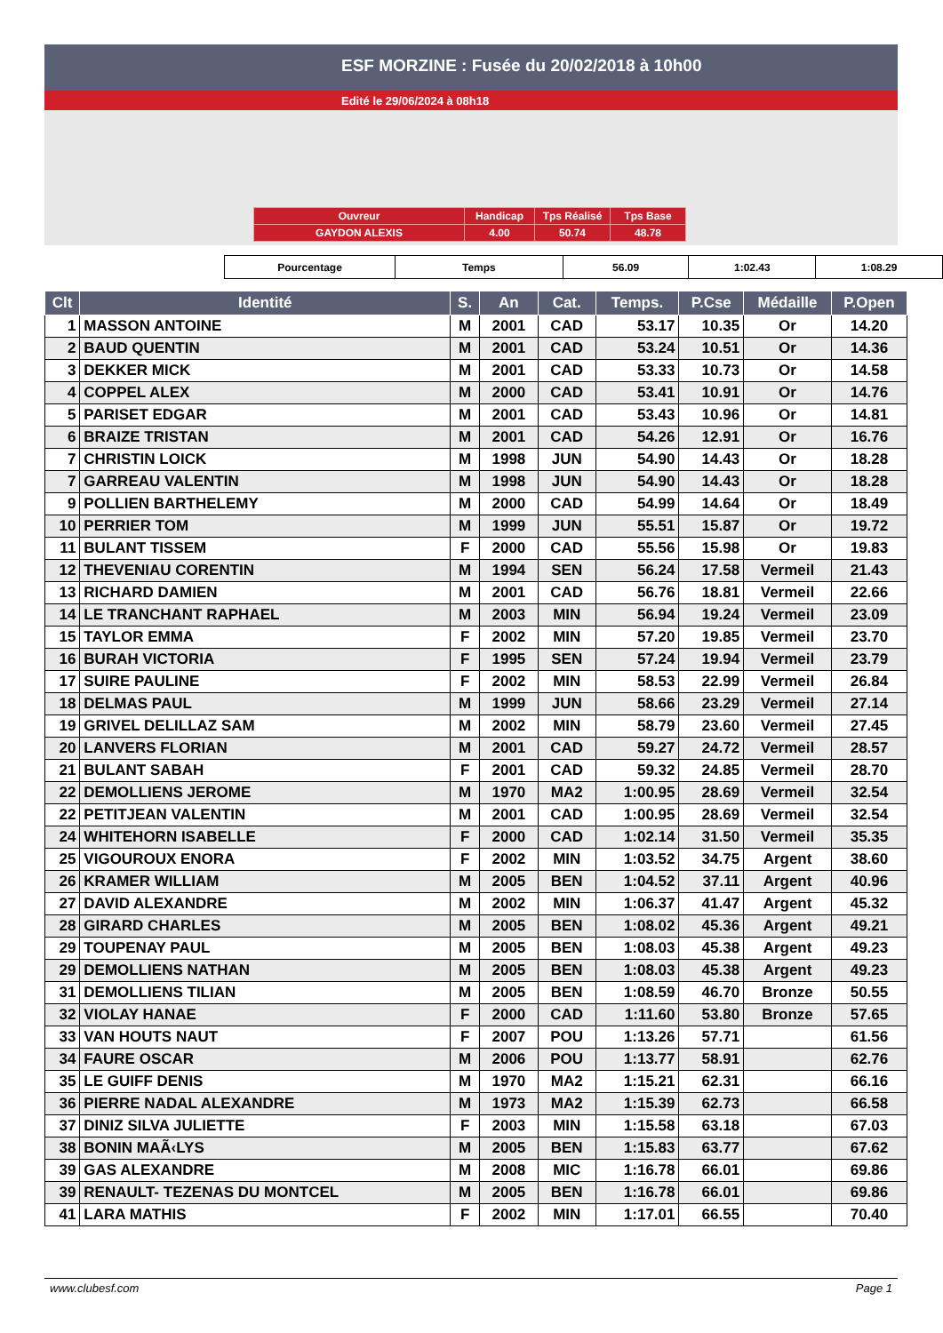ESF MORZINE : Fusée du 20/02/2018 à 10h00
Edité le 29/06/2024 à 08h18
| Ouvreur | Handicap | Tps Réalisé | Tps Base |
| GAYDON ALEXIS | 4.00 | 50.74 | 48.78 |
| Pourcentage | Temps | 56.09 | 1:02.43 | 1:08.29 |
| Clt | Identité | S. | An | Cat. | Temps. | P.Cse | Médaille | P.Open |
| --- | --- | --- | --- | --- | --- | --- | --- | --- |
| 1 | MASSON ANTOINE | M | 2001 | CAD | 53.17 | 10.35 | Or | 14.20 |
| 2 | BAUD QUENTIN | M | 2001 | CAD | 53.24 | 10.51 | Or | 14.36 |
| 3 | DEKKER MICK | M | 2001 | CAD | 53.33 | 10.73 | Or | 14.58 |
| 4 | COPPEL ALEX | M | 2000 | CAD | 53.41 | 10.91 | Or | 14.76 |
| 5 | PARISET EDGAR | M | 2001 | CAD | 53.43 | 10.96 | Or | 14.81 |
| 6 | BRAIZE TRISTAN | M | 2001 | CAD | 54.26 | 12.91 | Or | 16.76 |
| 7 | CHRISTIN LOICK | M | 1998 | JUN | 54.90 | 14.43 | Or | 18.28 |
| 7 | GARREAU VALENTIN | M | 1998 | JUN | 54.90 | 14.43 | Or | 18.28 |
| 9 | POLLIEN BARTHELEMY | M | 2000 | CAD | 54.99 | 14.64 | Or | 18.49 |
| 10 | PERRIER TOM | M | 1999 | JUN | 55.51 | 15.87 | Or | 19.72 |
| 11 | BULANT TISSEM | F | 2000 | CAD | 55.56 | 15.98 | Or | 19.83 |
| 12 | THEVENIAU CORENTIN | M | 1994 | SEN | 56.24 | 17.58 | Vermeil | 21.43 |
| 13 | RICHARD DAMIEN | M | 2001 | CAD | 56.76 | 18.81 | Vermeil | 22.66 |
| 14 | LE TRANCHANT RAPHAEL | M | 2003 | MIN | 56.94 | 19.24 | Vermeil | 23.09 |
| 15 | TAYLOR EMMA | F | 2002 | MIN | 57.20 | 19.85 | Vermeil | 23.70 |
| 16 | BURAH VICTORIA | F | 1995 | SEN | 57.24 | 19.94 | Vermeil | 23.79 |
| 17 | SUIRE PAULINE | F | 2002 | MIN | 58.53 | 22.99 | Vermeil | 26.84 |
| 18 | DELMAS PAUL | M | 1999 | JUN | 58.66 | 23.29 | Vermeil | 27.14 |
| 19 | GRIVEL DELILLAZ SAM | M | 2002 | MIN | 58.79 | 23.60 | Vermeil | 27.45 |
| 20 | LANVERS FLORIAN | M | 2001 | CAD | 59.27 | 24.72 | Vermeil | 28.57 |
| 21 | BULANT SABAH | F | 2001 | CAD | 59.32 | 24.85 | Vermeil | 28.70 |
| 22 | DEMOLLIENS JEROME | M | 1970 | MA2 | 1:00.95 | 28.69 | Vermeil | 32.54 |
| 22 | PETITJEAN VALENTIN | M | 2001 | CAD | 1:00.95 | 28.69 | Vermeil | 32.54 |
| 24 | WHITEHORN ISABELLE | F | 2000 | CAD | 1:02.14 | 31.50 | Vermeil | 35.35 |
| 25 | VIGOUROUX ENORA | F | 2002 | MIN | 1:03.52 | 34.75 | Argent | 38.60 |
| 26 | KRAMER WILLIAM | M | 2005 | BEN | 1:04.52 | 37.11 | Argent | 40.96 |
| 27 | DAVID ALEXANDRE | M | 2002 | MIN | 1:06.37 | 41.47 | Argent | 45.32 |
| 28 | GIRARD CHARLES | M | 2005 | BEN | 1:08.02 | 45.36 | Argent | 49.21 |
| 29 | TOUPENAY PAUL | M | 2005 | BEN | 1:08.03 | 45.38 | Argent | 49.23 |
| 29 | DEMOLLIENS NATHAN | M | 2005 | BEN | 1:08.03 | 45.38 | Argent | 49.23 |
| 31 | DEMOLLIENS TILIAN | M | 2005 | BEN | 1:08.59 | 46.70 | Bronze | 50.55 |
| 32 | VIOLAY HANAE | F | 2000 | CAD | 1:11.60 | 53.80 | Bronze | 57.65 |
| 33 | VAN HOUTS NAUT | F | 2007 | POU | 1:13.26 | 57.71 | | 61.56 |
| 34 | FAURE OSCAR | M | 2006 | POU | 1:13.77 | 58.91 | | 62.76 |
| 35 | LE GUIFF DENIS | M | 1970 | MA2 | 1:15.21 | 62.31 | | 66.16 |
| 36 | PIERRE NADAL ALEXANDRE | M | 1973 | MA2 | 1:15.39 | 62.73 | | 66.58 |
| 37 | DINIZ SILVA JULIETTE | F | 2003 | MIN | 1:15.58 | 63.18 | | 67.03 |
| 38 | BONIN MAÃ‹LYS | M | 2005 | BEN | 1:15.83 | 63.77 | | 67.62 |
| 39 | GAS ALEXANDRE | M | 2008 | MIC | 1:16.78 | 66.01 | | 69.86 |
| 39 | RENAULT- TEZENAS DU MONTCEL | M | 2005 | BEN | 1:16.78 | 66.01 | | 69.86 |
| 41 | LARA MATHIS | F | 2002 | MIN | 1:17.01 | 66.55 | | 70.40 |
www.clubesf.com Page 1